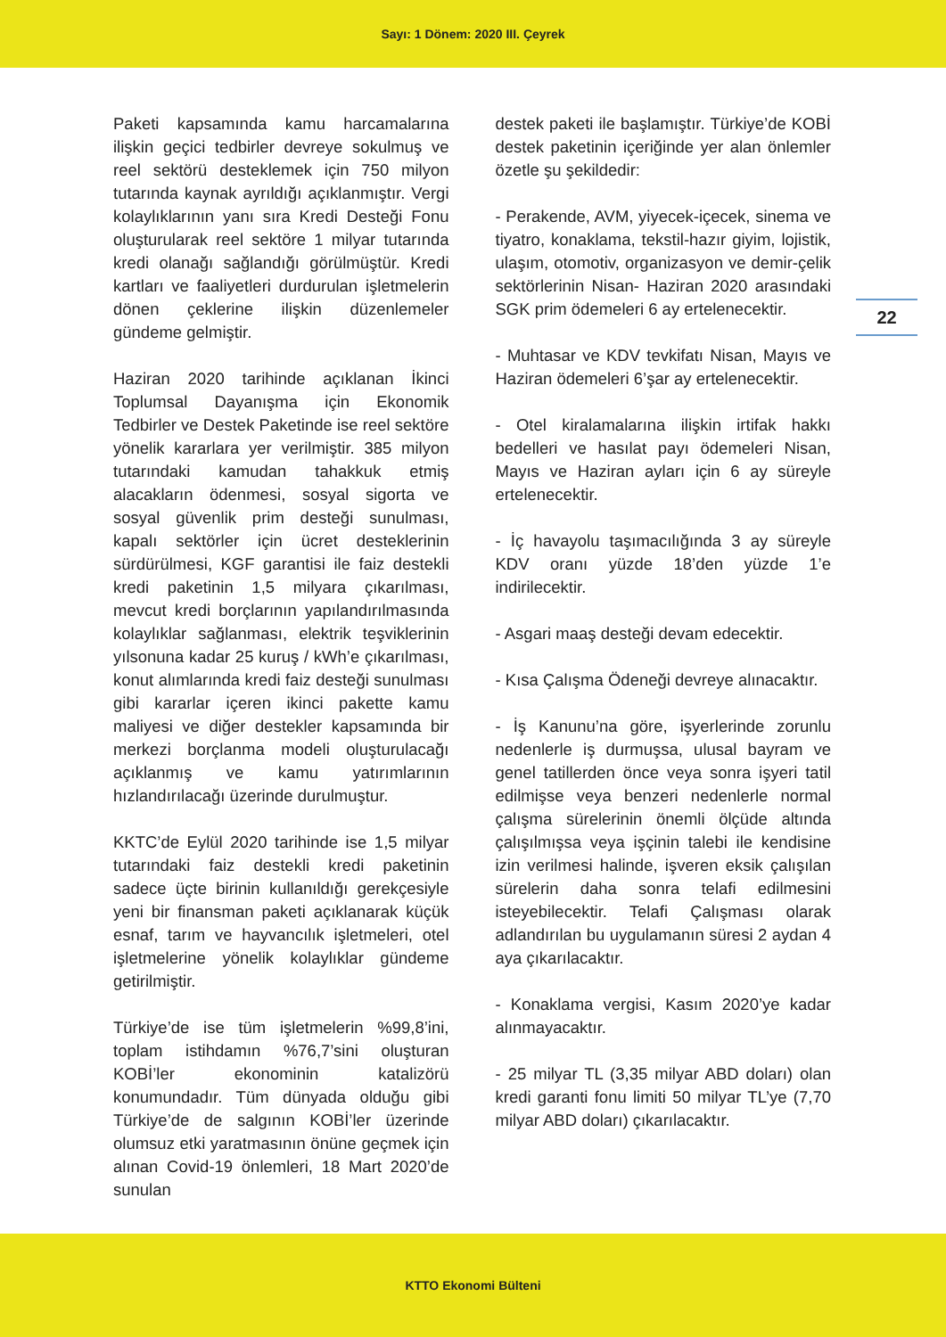Sayı: 1 Dönem: 2020 III. Çeyrek
22
Paketi kapsamında kamu harcamalarına ilişkin geçici tedbirler devreye sokulmuş ve reel sektörü desteklemek için 750 milyon tutarında kaynak ayrıldığı açıklanmıştır. Vergi kolaylıklarının yanı sıra Kredi Desteği Fonu oluşturularak reel sektöre 1 milyar tutarında kredi olanağı sağlandığı görülmüştür. Kredi kartları ve faaliyetleri durdurulan işletmelerin dönen çeklerine ilişkin düzenlemeler gündeme gelmiştir.
Haziran 2020 tarihinde açıklanan İkinci Toplumsal Dayanışma için Ekonomik Tedbirler ve Destek Paketinde ise reel sektöre yönelik kararlara yer verilmiştir. 385 milyon tutarındaki kamudan tahakkuk etmiş alacakların ödenmesi, sosyal sigorta ve sosyal güvenlik prim desteği sunulması, kapalı sektörler için ücret desteklerinin sürdürülmesi, KGF garantisi ile faiz destekli kredi paketinin 1,5 milyara çıkarılması, mevcut kredi borçlarının yapılandırılmasında kolaylıklar sağlanması, elektrik teşviklerinin yılsonuna kadar 25 kuruş / kWh’e çıkarılması, konut alımlarında kredi faiz desteği sunulması gibi kararlar içeren ikinci pakette kamu maliyesi ve diğer destekler kapsamında bir merkezi borçlanma modeli oluşturulacağı açıklanmış ve kamu yatırımlarının hızlandırılacağı üzerinde durulmuştur.
KKTC’de Eylül 2020 tarihinde ise 1,5 milyar tutarındaki faiz destekli kredi paketinin sadece üçte birinin kullanıldığı gerekçesiyle yeni bir finansman paketi açıklanarak küçük esnaf, tarım ve hayvancılık işletmeleri, otel işletmelerine yönelik kolaylıklar gündeme getirilmiştir.
Türkiye’de ise tüm işletmelerin %99,8’ini, toplam istihdamın %76,7’sini oluşturan KOBİ’ler ekonominin katalizörü konumundadır. Tüm dünyada olduğu gibi Türkiye’de de salgının KOBİ’ler üzerinde olumsuz etki yaratmasının önüne geçmek için alınan Covid-19 önlemleri, 18 Mart 2020’de sunulan
destek paketi ile başlamıştır. Türkiye’de KOBİ destek paketinin içeriğinde yer alan önlemler özetle şu şekildedir:
- Perakende, AVM, yiyecek-içecek, sinema ve tiyatro, konaklama, tekstil-hazır giyim, lojistik, ulaşım, otomotiv, organizasyon ve demir-çelik sektörlerinin Nisan- Haziran 2020 arasındaki SGK prim ödemeleri 6 ay ertelenecektir.
- Muhtasar ve KDV tevkifatı Nisan, Mayıs ve Haziran ödemeleri 6’şar ay ertelenecektir.
- Otel kiralamalarına ilişkin irtifak hakkı bedelleri ve hasılat payı ödemeleri Nisan, Mayıs ve Haziran ayları için 6 ay süreyle ertelenecektir.
- İç havayolu taşımacılığında 3 ay süreyle KDV oranı yüzde 18’den yüzde 1’e indirilecektir.
- Asgari maaş desteği devam edecektir.
- Kısa Çalışma Ödeneği devreye alınacaktır.
- İş Kanunu’na göre, işyerlerinde zorunlu nedenlerle iş durmuşsa, ulusal bayram ve genel tatillerden önce veya sonra işyeri tatil edilmişse veya benzeri nedenlerle normal çalışma sürelerinin önemli ölçüde altında çalışılmışsa veya işçinin talebi ile kendisine izin verilmesi halinde, işveren eksik çalışılan sürelerin daha sonra telafi edilmesini isteyebilecektir. Telafi Çalışması olarak adlandırılan bu uygulamanın süresi 2 aydan 4 aya çıkarılacaktır.
- Konaklama vergisi, Kasım 2020’ye kadar alınmayacaktır.
- 25 milyar TL (3,35 milyar ABD doları) olan kredi garanti fonu limiti 50 milyar TL’ye (7,70 milyar ABD doları) çıkarılacaktır.
KTTO Ekonomi Bülteni